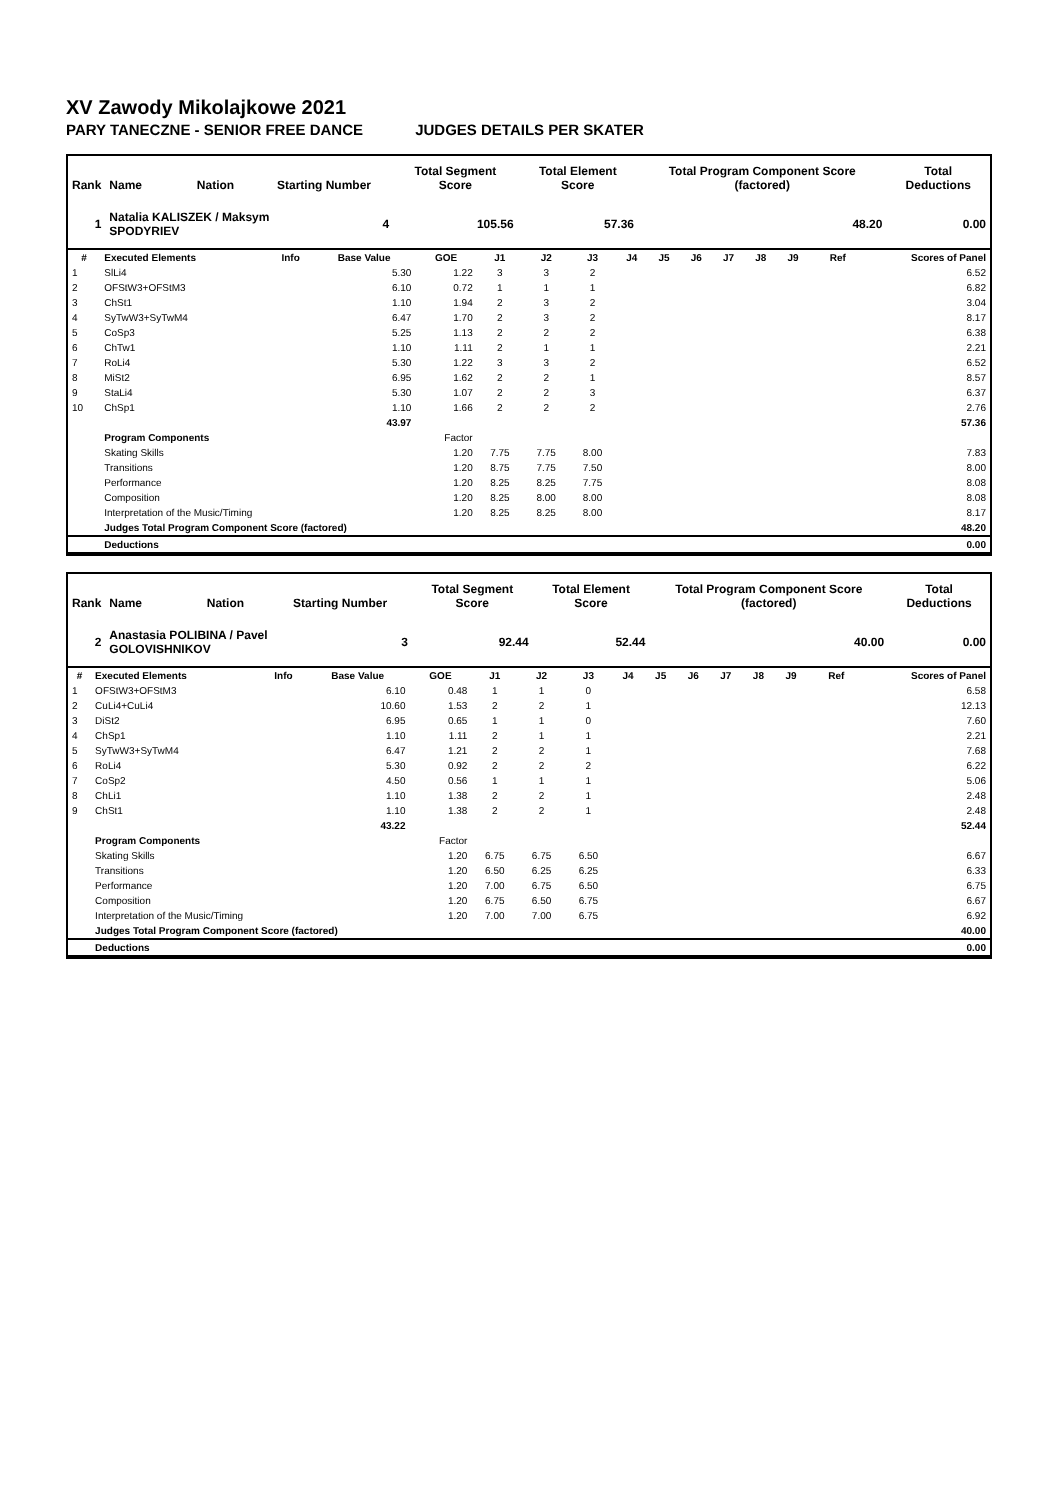XV Zawody Mikolajkowe 2021
PARY TANECZNE - SENIOR FREE DANCE JUDGES DETAILS PER SKATER
| Rank | Name | Nation | Starting Number | | Total Segment Score | | Total Element Score | Total Program Component Score (factored) | Total Deductions |
| --- | --- | --- | --- | --- | --- | --- | --- | --- | --- |
| 1 | Natalia KALISZEK / Maksym SPODYRIEV | | | 4 | | 105.56 | 57.36 | 48.20 | 0.00 |
| # | Executed Elements | Info | Base Value | GOE | J1 | J2 | J3 | J4 | J5 | J6 | J7 | J8 | J9 | Ref | Scores of Panel |
| --- | --- | --- | --- | --- | --- | --- | --- | --- | --- | --- | --- | --- | --- | --- | --- |
| 1 | SlLi4 | | 5.30 | 1.22 | 3 | 3 | 2 | | | | | | | | 6.52 |
| 2 | OFStW3+OFStM3 | | 6.10 | 0.72 | 1 | 1 | 1 | | | | | | | | 6.82 |
| 3 | ChSt1 | | 1.10 | 1.94 | 2 | 3 | 2 | | | | | | | | 3.04 |
| 4 | SyTwW3+SyTwM4 | | 6.47 | 1.70 | 2 | 3 | 2 | | | | | | | | 8.17 |
| 5 | CoSp3 | | 5.25 | 1.13 | 2 | 2 | 2 | | | | | | | | 6.38 |
| 6 | ChTw1 | | 1.10 | 1.11 | 2 | 1 | 1 | | | | | | | | 2.21 |
| 7 | RoLi4 | | 5.30 | 1.22 | 3 | 3 | 2 | | | | | | | | 6.52 |
| 8 | MiSt2 | | 6.95 | 1.62 | 2 | 2 | 1 | | | | | | | | 8.57 |
| 9 | StaLi4 | | 5.30 | 1.07 | 2 | 2 | 3 | | | | | | | | 6.37 |
| 10 | ChSp1 | | 1.10 | 1.66 | 2 | 2 | 2 | | | | | | | | 2.76 |
| | | | 43.97 | | | | | | | | | | | | 57.36 |
| | Program Components | | | Factor | | | | | | | | | | | |
| | Skating Skills | | | 1.20 | 7.75 | 7.75 | 8.00 | | | | | | | | 7.83 |
| | Transitions | | | 1.20 | 8.75 | 7.75 | 7.50 | | | | | | | | 8.00 |
| | Performance | | | 1.20 | 8.25 | 8.25 | 7.75 | | | | | | | | 8.08 |
| | Composition | | | 1.20 | 8.25 | 8.00 | 8.00 | | | | | | | | 8.08 |
| | Interpretation of the Music/Timing | | | 1.20 | 8.25 | 8.25 | 8.00 | | | | | | | | 8.17 |
| | Judges Total Program Component Score (factored) | | | | | | | | | | | | | | 48.20 |
| | Deductions | | | | | | | | | | | | | | 0.00 |
| Rank | Name | Nation | Starting Number | | Total Segment Score | | Total Element Score | Total Program Component Score (factored) | Total Deductions |
| --- | --- | --- | --- | --- | --- | --- | --- | --- | --- |
| 2 | Anastasia POLIBINA / Pavel GOLOVISHNIKOV | | | 3 | | 92.44 | 52.44 | 40.00 | 0.00 |
| # | Executed Elements | Info | Base Value | GOE | J1 | J2 | J3 | J4 | J5 | J6 | J7 | J8 | J9 | Ref | Scores of Panel |
| --- | --- | --- | --- | --- | --- | --- | --- | --- | --- | --- | --- | --- | --- | --- | --- |
| 1 | OFStW3+OFStM3 | | 6.10 | 0.48 | 1 | 1 | 0 | | | | | | | | 6.58 |
| 2 | CuLi4+CuLi4 | | 10.60 | 1.53 | 2 | 2 | 1 | | | | | | | | 12.13 |
| 3 | DiSt2 | | 6.95 | 0.65 | 1 | 1 | 0 | | | | | | | | 7.60 |
| 4 | ChSp1 | | 1.10 | 1.11 | 2 | 1 | 1 | | | | | | | | 2.21 |
| 5 | SyTwW3+SyTwM4 | | 6.47 | 1.21 | 2 | 2 | 1 | | | | | | | | 7.68 |
| 6 | RoLi4 | | 5.30 | 0.92 | 2 | 2 | 2 | | | | | | | | 6.22 |
| 7 | CoSp2 | | 4.50 | 0.56 | 1 | 1 | 1 | | | | | | | | 5.06 |
| 8 | ChLi1 | | 1.10 | 1.38 | 2 | 2 | 1 | | | | | | | | 2.48 |
| 9 | ChSt1 | | 1.10 | 1.38 | 2 | 2 | 1 | | | | | | | | 2.48 |
| | | | 43.22 | | | | | | | | | | | | 52.44 |
| | Program Components | | | Factor | | | | | | | | | | | |
| | Skating Skills | | | 1.20 | 6.75 | 6.75 | 6.50 | | | | | | | | 6.67 |
| | Transitions | | | 1.20 | 6.50 | 6.25 | 6.25 | | | | | | | | 6.33 |
| | Performance | | | 1.20 | 7.00 | 6.75 | 6.50 | | | | | | | | 6.75 |
| | Composition | | | 1.20 | 6.75 | 6.50 | 6.75 | | | | | | | | 6.67 |
| | Interpretation of the Music/Timing | | | 1.20 | 7.00 | 7.00 | 6.75 | | | | | | | | 6.92 |
| | Judges Total Program Component Score (factored) | | | | | | | | | | | | | | 40.00 |
| | Deductions | | | | | | | | | | | | | | 0.00 |